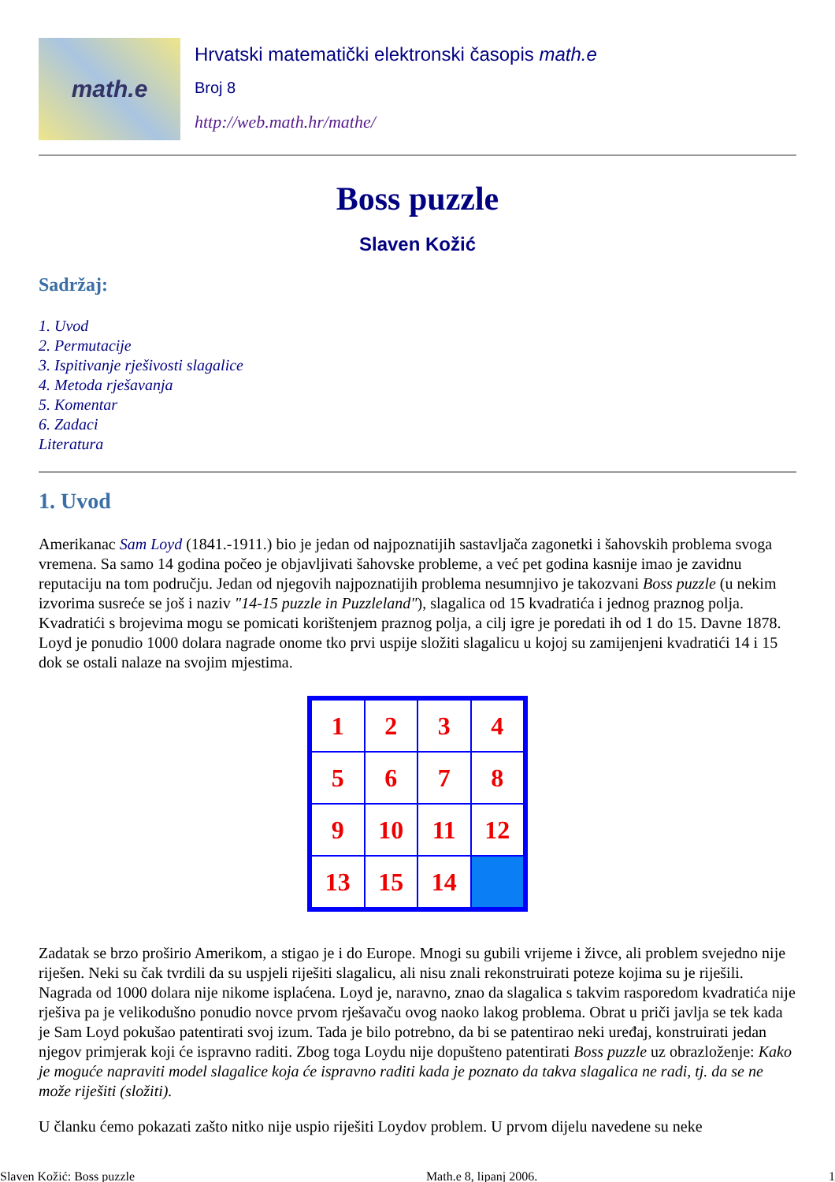math.e
Hrvatski matematički elektronski časopis math.e
Broj 8
http://web.math.hr/mathe/
Boss puzzle
Slaven Kožić
Sadržaj:
1. Uvod
2. Permutacije
3. Ispitivanje rješivosti slagalice
4. Metoda rješavanja
5. Komentar
6. Zadaci
Literatura
1. Uvod
Amerikanac Sam Loyd (1841.-1911.) bio je jedan od najpoznatijih sastavljača zagonetki i šahovskih problema svoga vremena. Sa samo 14 godina počeo je objavljivati šahovske probleme, a već pet godina kasnije imao je zavidnu reputaciju na tom području. Jedan od njegovih najpoznatijih problema nesumnjivo je takozvani Boss puzzle (u nekim izvorima susreće se još i naziv "14-15 puzzle in Puzzleland"), slagalica od 15 kvadratića i jednog praznog polja. Kvadratići s brojevima mogu se pomicati korištenjem praznog polja, a cilj igre je poredati ih od 1 do 15. Davne 1878. Loyd je ponudio 1000 dolara nagrade onome tko prvi uspije složiti slagalicu u kojoj su zamijenjeni kvadratići 14 i 15 dok se ostali nalaze na svojim mjestima.
1
2
3
4
5
6
7
8
9
10
11
12
13
15
14
Zadatak se brzo proširio Amerikom, a stigao je i do Europe. Mnogi su gubili vrijeme i živce, ali problem svejedno nije riješen. Neki su čak tvrdili da su uspjeli riješiti slagalicu, ali nisu znali rekonstruirati poteze kojima su je riješili. Nagrada od 1000 dolara nije nikome isplaćena. Loyd je, naravno, znao da slagalica s takvim rasporedom kvadratića nije rješiva pa je velikodušno ponudio novce prvom rješavaču ovog naoko lakog problema. Obrat u priči javlja se tek kada je Sam Loyd pokušao patentirati svoj izum. Tada je bilo potrebno, da bi se patentirao neki uređaj, konstruirati jedan njegov primjerak koji će ispravno raditi. Zbog toga Loydu nije dopušteno patentirati Boss puzzle uz obrazloženje: Kako je moguće napraviti model slagalice koja će ispravno raditi kada je poznato da takva slagalica ne radi, tj. da se ne može riješiti (složiti).
U članku ćemo pokazati zašto nitko nije uspio riješiti Loydov problem. U prvom dijelu navedene su neke
Slaven Kožić: Boss puzzle Math.e 8, lipanj 2006. 1